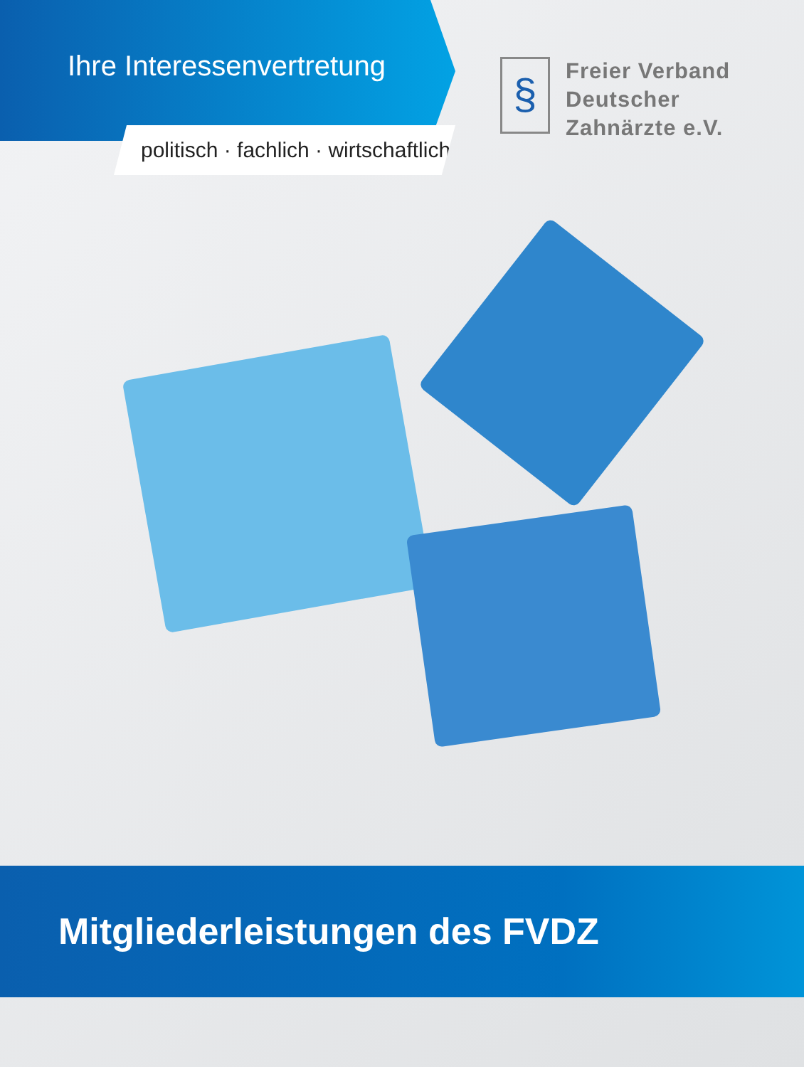Ihre Interessenvertretung
politisch · fachlich · wirtschaftlich
§
Freier Verband
Deutscher
Zahnärzte e.V.
Mitgliederleistungen des FVDZ